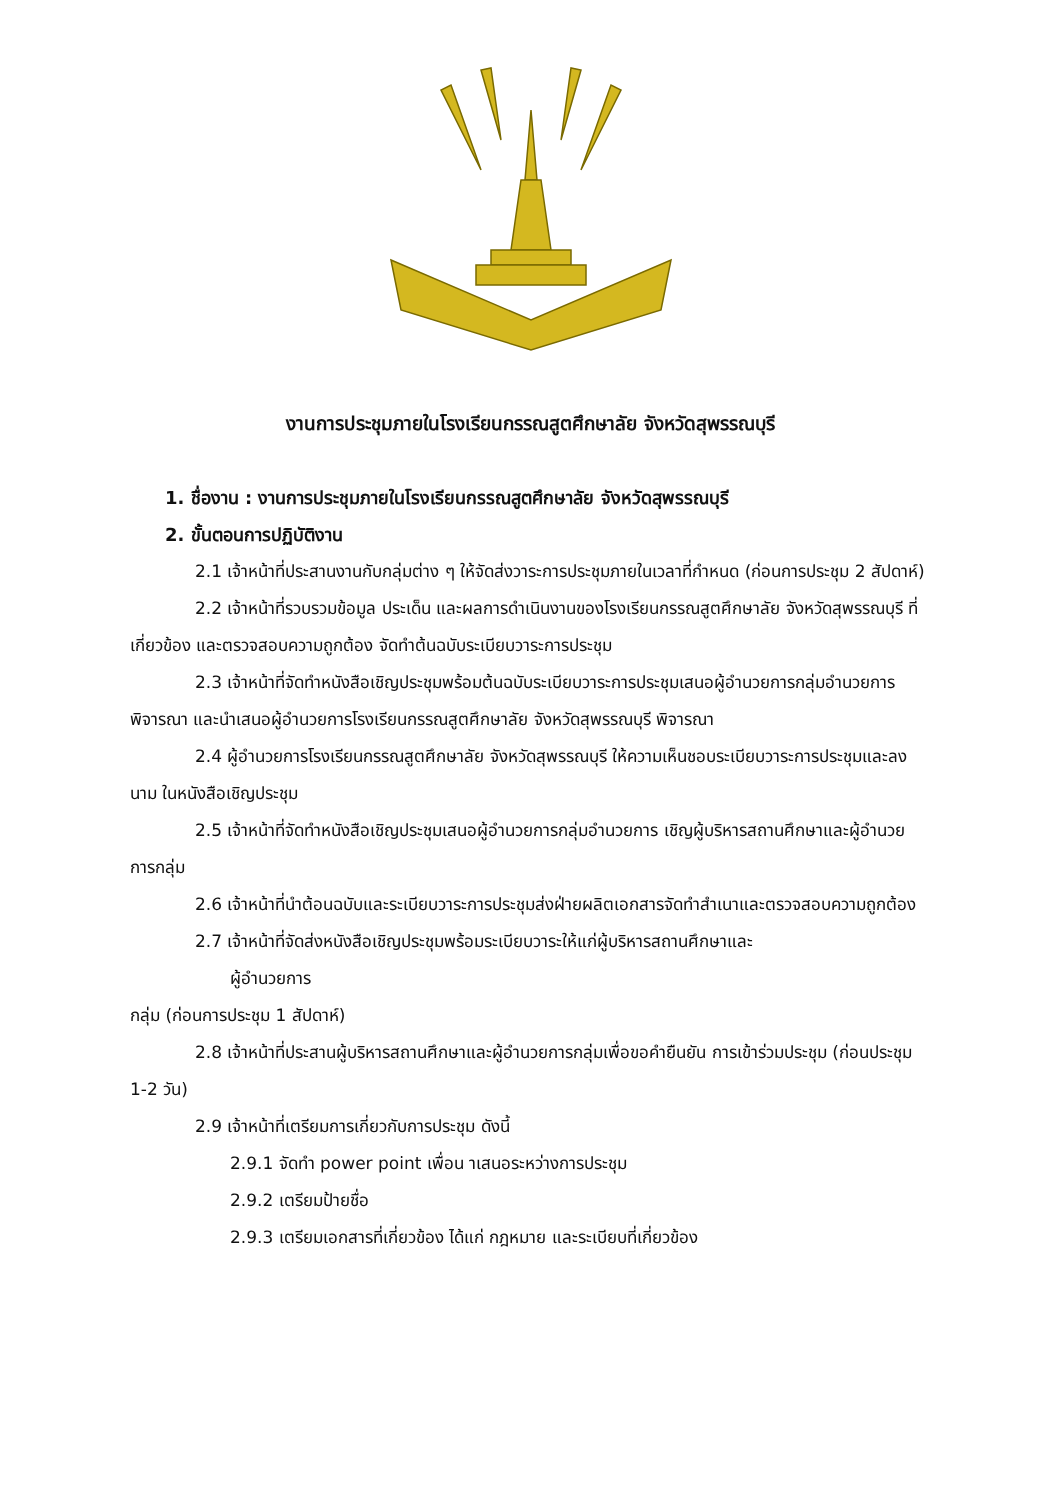งานการประชุมภายในโรงเรียนกรรณสูตศึกษาลัย จังหวัดสุพรรณบุรี
1. ชื่องาน : งานการประชุมภายในโรงเรียนกรรณสูตศึกษาลัย จังหวัดสุพรรณบุรี
2. ขั้นตอนการปฏิบัติงาน
2.1 เจ้าหน้าที่ประสานงานกับกลุ่มต่าง ๆ ให้จัดส่งวาระการประชุมภายในเวลาที่กำหนด (ก่อนการประชุม 2 สัปดาห์)
2.2 เจ้าหน้าที่รวบรวมข้อมูล ประเด็น และผลการดำเนินงานของโรงเรียนกรรณสูตศึกษาลัย จังหวัดสุพรรณบุรี ที่ เกี่ยวข้อง และตรวจสอบความถูกต้อง จัดทำต้นฉบับระเบียบวาระการประชุม
2.3 เจ้าหน้าที่จัดทำหนังสือเชิญประชุมพร้อมต้นฉบับระเบียบวาระการประชุมเสนอผู้อำนวยการกลุ่มอำนวยการพิจารณา และนำเสนอผู้อำนวยการโรงเรียนกรรณสูตศึกษาลัย จังหวัดสุพรรณบุรี พิจารณา
2.4 ผู้อำนวยการโรงเรียนกรรณสูตศึกษาลัย จังหวัดสุพรรณบุรี ให้ความเห็นชอบระเบียบวาระการประชุมและลงนาม ในหนังสือเชิญประชุม
2.5 เจ้าหน้าที่จัดทำหนังสือเชิญประชุมเสนอผู้อำนวยการกลุ่มอำนวยการ เชิญผู้บริหารสถานศึกษาและผู้อำนวยการกลุ่ม
2.6 เจ้าหน้าที่นำต้อนฉบับและระเบียบวาระการประชุมส่งฝ่ายผลิตเอกสารจัดทำสำเนาและตรวจสอบความถูกต้อง
2.7 เจ้าหน้าที่จัดส่งหนังสือเชิญประชุมพร้อมระเบียบวาระให้แก่ผู้บริหารสถานศึกษาและ
ผู้อำนวยการ
กลุ่ม (ก่อนการประชุม 1 สัปดาห์)
2.8 เจ้าหน้าที่ประสานผู้บริหารสถานศึกษาและผู้อำนวยการกลุ่มเพื่อขอคำยืนยัน การเข้าร่วมประชุม (ก่อนประชุม 1-2 วัน)
2.9 เจ้าหน้าที่เตรียมการเกี่ยวกับการประชุม ดังนี้
2.9.1 จัดทำ power point เพื่อน าเสนอระหว่างการประชุม
2.9.2 เตรียมป้ายชื่อ
2.9.3 เตรียมเอกสารที่เกี่ยวข้อง ได้แก่ กฎหมาย และระเบียบที่เกี่ยวข้อง